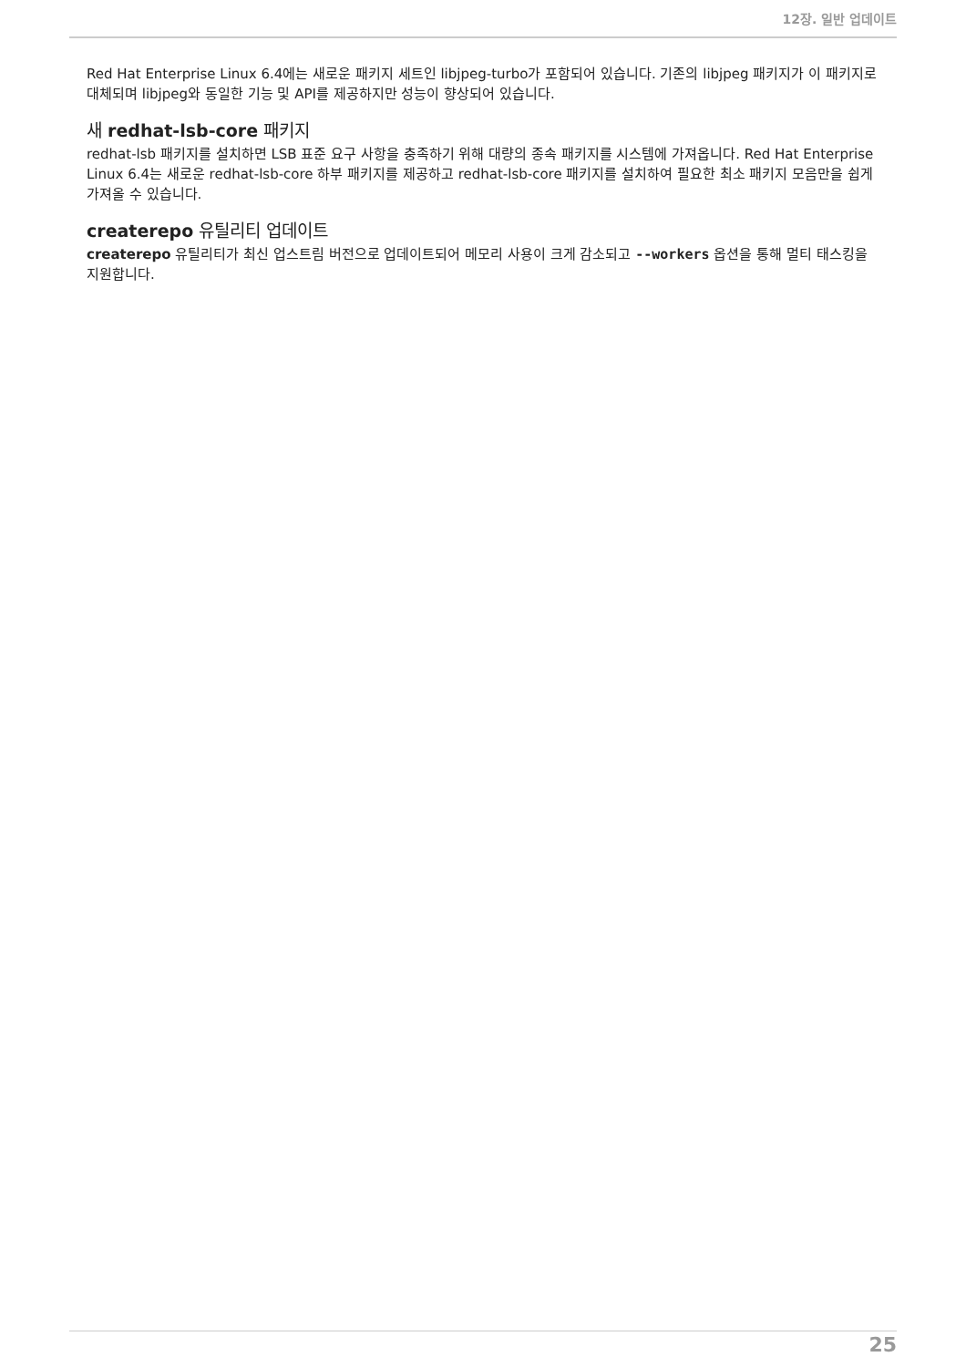12장. 일반 업데이트
Red Hat Enterprise Linux 6.4에는 새로운 패키지 세트인 libjpeg-turbo가 포함되어 있습니다. 기존의 libjpeg 패키지가 이 패키지로 대체되며 libjpeg와 동일한 기능 및 API를 제공하지만 성능이 향상되어 있습니다.
새 redhat-lsb-core 패키지
redhat-lsb 패키지를 설치하면 LSB 표준 요구 사항을 충족하기 위해 대량의 종속 패키지를 시스템에 가져옵니다. Red Hat Enterprise Linux 6.4는 새로운 redhat-lsb-core 하부 패키지를 제공하고 redhat-lsb-core 패키지를 설치하여 필요한 최소 패키지 모음만을 쉽게 가져올 수 있습니다.
createrepo 유틸리티 업데이트
createrepo 유틸리티가 최신 업스트림 버전으로 업데이트되어 메모리 사용이 크게 감소되고 --workers 옵션을 통해 멀티 태스킹을 지원합니다.
25